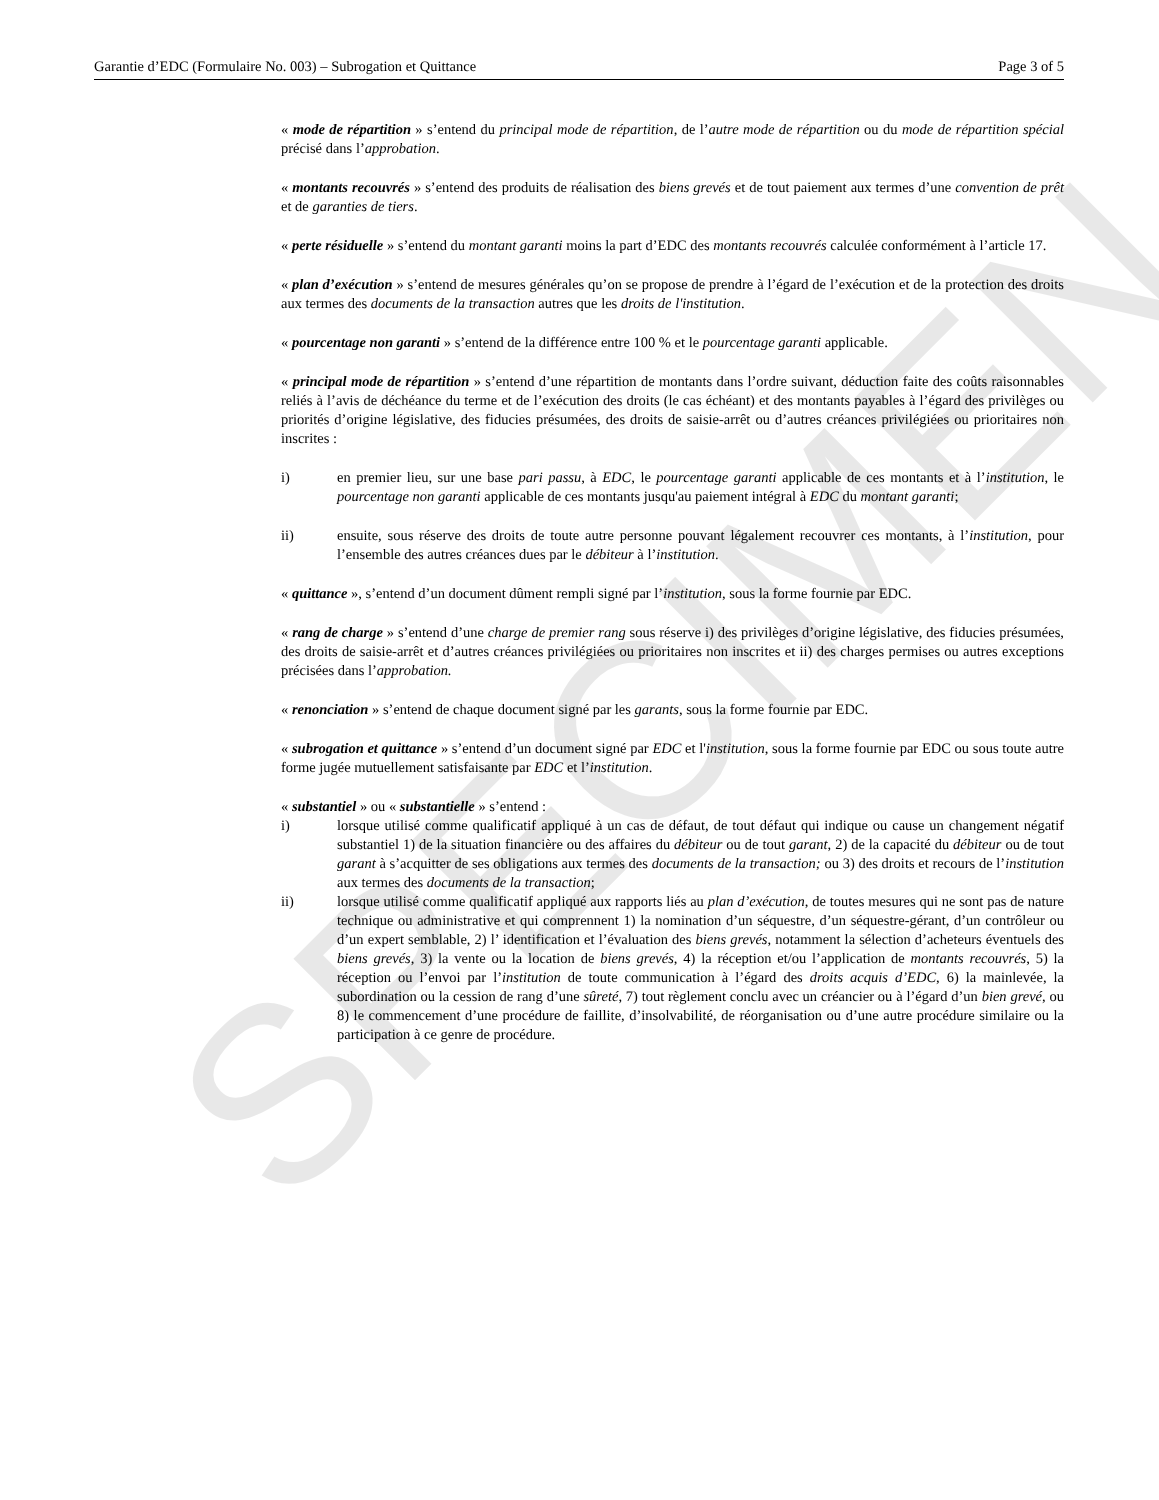SPECIMEN
Garantie d’EDC (Formulaire No. 003) – Subrogation et Quittance Page 3 of 5
« mode de répartition » s’entend du principal mode de répartition, de l’autre mode de répartition ou du mode de répartition spécial précisé dans l’approbation.
« montants recouvrés » s’entend des produits de réalisation des biens grevés et de tout paiement aux termes d’une convention de prêt et de garanties de tiers.
« perte résiduelle » s’entend du montant garanti moins la part d’EDC des montants recouvrés calculée conformément à l’article 17.
« plan d’exécution » s’entend de mesures générales qu’on se propose de prendre à l’égard de l’exécution et de la protection des droits aux termes des documents de la transaction autres que les droits de l'institution.
« pourcentage non garanti » s’entend de la différence entre 100 % et le pourcentage garanti applicable.
« principal mode de répartition » s’entend d’une répartition de montants dans l’ordre suivant, déduction faite des coûts raisonnables reliés à l’avis de déchéance du terme et de l’exécution des droits (le cas échéant) et des montants payables à l’égard des privilèges ou priorités d’origine législative, des fiducies présumées, des droits de saisie-arrêt ou d’autres créances privilégiées ou prioritaires non inscrites :
i) en premier lieu, sur une base pari passu, à EDC, le pourcentage garanti applicable de ces montants et à l’institution, le pourcentage non garanti applicable de ces montants jusqu'au paiement intégral à EDC du montant garanti;
ii) ensuite, sous réserve des droits de toute autre personne pouvant légalement recouvrer ces montants, à l’institution, pour l’ensemble des autres créances dues par le débiteur à l’institution.
« quittance », s’entend d’un document dûment rempli signé par l’institution, sous la forme fournie par EDC.
« rang de charge » s’entend d’une charge de premier rang sous réserve i) des privilèges d’origine législative, des fiducies présumées, des droits de saisie-arrêt et d’autres créances privilégiées ou prioritaires non inscrites et ii) des charges permises ou autres exceptions précisées dans l’approbation.
« renonciation » s’entend de chaque document signé par les garants, sous la forme fournie par EDC.
« subrogation et quittance » s’entend d’un document signé par EDC et l'institution, sous la forme fournie par EDC ou sous toute autre forme jugée mutuellement satisfaisante par EDC et l’institution.
« substantiel » ou « substantielle » s’entend :
i) lorsque utilisé comme qualificatif appliqué à un cas de défaut, de tout défaut qui indique ou cause un changement négatif substantiel 1) de la situation financière ou des affaires du débiteur ou de tout garant, 2) de la capacité du débiteur ou de tout garant à s’acquitter de ses obligations aux termes des documents de la transaction; ou 3) des droits et recours de l’institution aux termes des documents de la transaction;
ii) lorsque utilisé comme qualificatif appliqué aux rapports liés au plan d’exécution, de toutes mesures qui ne sont pas de nature technique ou administrative et qui comprennent 1) la nomination d’un séquestre, d’un séquestre-gérant, d’un contrôleur ou d’un expert semblable, 2) l’ identification et l’évaluation des biens grevés, notamment la sélection d’acheteurs éventuels des biens grevés, 3) la vente ou la location de biens grevés, 4) la réception et/ou l’application de montants recouvrés, 5) la réception ou l’envoi par l’institution de toute communication à l’égard des droits acquis d’EDC, 6) la mainlevée, la subordination ou la cession de rang d’une sûreté, 7) tout règlement conclu avec un créancier ou à l’égard d’un bien grevé, ou 8) le commencement d’une procédure de faillite, d’insolvabilité, de réorganisation ou d’une autre procédure similaire ou la participation à ce genre de procédure.